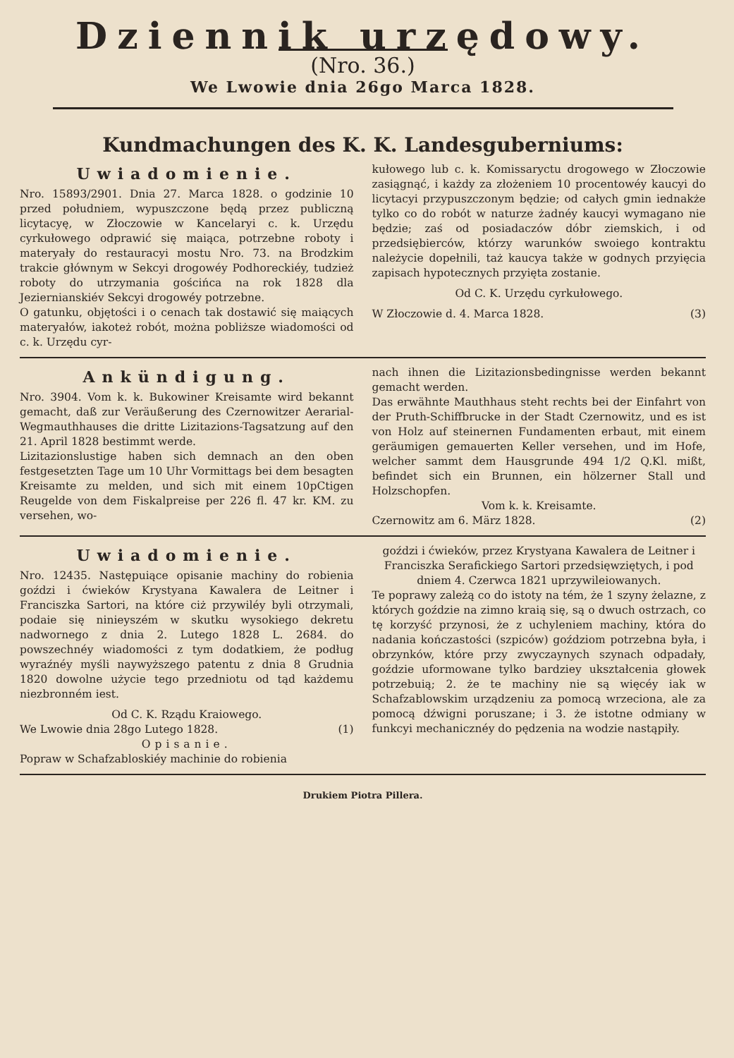Dziennik urzędowy.
(Nro. 36.)
We Lwowie dnia 26go Marca 1828.
Kundmachungen des K. K. Landesguberniums:
Uwiadomienie.
Nro. 15893/2901. Dnia 27. Marca 1828. o godzinie 10 przed południem, wypuszczone będą przez publiczną licytacyę, w Złoczowie w Kancelaryi c. k. Urzędu cyrkułowego odprawić się maiąca, potrzebne roboty i materyały do restauracyi mostu Nro. 73. na Brodzkim trakcie głównym w Sekcyi drogowéy Podhoreckiéy, tudzież roboty do utrzymania gościńca na rok 1828 dla Jeziernianskiév Sekcyi drogowéy potrzebne.
O gatunku, objętości i o cenach tak dostawić się maiących materyałów, iakoteż robót, można pobliższe wiadomości od c. k. Urzędu cyr-
kułowego lub c. k. Komissaryctu drogowego w Złoczowie zasiągnąć, i każdy za złożeniem 10 procentowéy kaucyi do licytacyi przypuszczonym będzie; od całych gmin iednakże tylko co do robót w naturze żadnéy kaucyi wymagano nie będzie; zaś od posiadaczów dóbr ziemskich, i od przedsiębierców, którzy warunków swoiego kontraktu należycie dopełnili, taż kaucya także w godnych przyięcia zapisach hypotecznych przyięta zostanie.
Od C. K. Urzędu cyrkułowego.
W Złoczowie d. 4. Marca 1828. (3)
Ankündigung.
Nro. 3904. Vom k. k. Bukowiner Kreisamte wird bekannt gemacht, daß zur Veräußerung des Czernowitzer Aerarial-Wegmauthhauses die dritte Lizitazions-Tagsatzung auf den 21. April 1828 bestimmt werde.
Lizitazionslustige haben sich demnach an den oben festgesetzten Tage um 10 Uhr Vormittags bei dem besagten Kreisamte zu melden, und sich mit einem 10pCtigen Reugelde von dem Fiskalpreise per 226 fl. 47 kr. KM. zu versehen, wo-
nach ihnen die Lizitazionsbedingnisse werden bekannt gemacht werden.
Das erwähnte Mauthhaus steht rechts bei der Einfahrt von der Pruth-Schiffbrucke in der Stadt Czernowitz, und es ist von Holz auf steinernen Fundamenten erbaut, mit einem geräumigen gemauerten Keller versehen, und im Hofe, welcher sammt dem Hausgrunde 494 1/2 Q.Kl. mißt, befindet sich ein Brunnen, ein hölzerner Stall und Holzschopfen.
Vom k. k. Kreisamte.
Czernowitz am 6. März 1828. (2)
Uwiadomienie.
Nro. 12435. Następuiące opisanie machiny do robienia goździ i ćwieków Krystyana Kawalera de Leitner i Franciszka Sartori, na które ciż przywiléy byli otrzymali, podaie się ninieyszém w skutku wysokiego dekretu nadwornego z dnia 2. Lutego 1828 L. 2684. do powszechnéy wiadomości z tym dodatkiem, że podług wyraźnéy myśli naywyższego patentu z dnia 8 Grudnia 1820 dowolne użycie tego przedniotu od tąd każdemu niezbronném iest.
Od C. K. Rządu Kraiowego.
We Lwowie dnia 28go Lutego 1828. (1)
Opisanie.
Popraw w Schafzabloskiéy machinie do robienia
goździ i ćwieków, przez Krystyana Kawalera de Leitner i Franciszka Serafickiego Sartori przedsięwziętych, i pod dniem 4. Czerwca 1821 uprzywileiowanych.
Te poprawy zależą co do istoty na tém, że 1 szyny żelazne, z których goździe na zimno kraią się, są o dwuch ostrzach, co tę korzyść przynosi, że z uchyleniem machiny, która do nadania kończastości (szpiców) goździom potrzebna była, i obrzynków, które przy zwyczaynych szynach odpadały, goździe uformowane tylko bardziey ukształcenia głowek potrzebuią; 2. że te machiny nie są więcéy iak w Schafzablowskim urządzeniu za pomocą wrzeciona, ale za pomocą dźwigni poruszane; i 3. że istotne odmiany w funkcyi mechanicznéy do pędzenia na wodzie nastąpiły.
Drukiem Piotra Pillera.